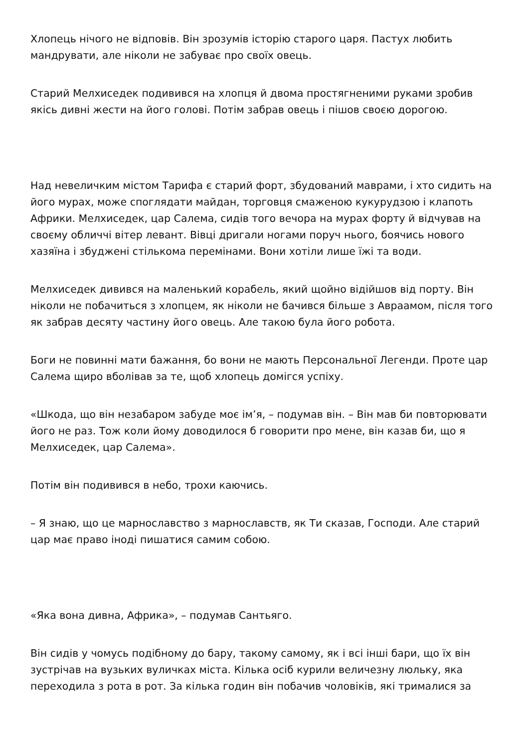Хлопець нічого не відповів. Він зрозумів історію старого царя. Пастух любить мандрувати, але ніколи не забуває про своїх овець.
Старий Мелхиседек подивився на хлопця й двома простягненими руками зробив якісь дивні жести на його голові. Потім забрав овець і пішов своєю дорогою.
Над невеличким містом Тарифа є старий форт, збудований маврами, і хто сидить на його мурах, може споглядати майдан, торговця смаженою кукурудзою і клапоть Африки. Мелхиседек, цар Салема, сидів того вечора на мурах форту й відчував на своєму обличчі вітер левант. Вівці дригали ногами поруч нього, боячись нового хазяїна і збуджені стількома перемінами. Вони хотіли лише їжі та води.
Мелхиседек дивився на маленький корабель, який щойно відійшов від порту. Він ніколи не побачиться з хлопцем, як ніколи не бачився більше з Авраамом, після того як забрав десяту частину його овець. Але такою була його робота.
Боги не повинні мати бажання, бо вони не мають Персональної Легенди. Проте цар Салема щиро вболівав за те, щоб хлопець домігся успіху.
«Шкода, що він незабаром забуде моє ім’я, – подумав він. – Він мав би повторювати його не раз. Тож коли йому доводилося б говорити про мене, він казав би, що я Мелхиседек, цар Салема».
Потім він подивився в небо, трохи каючись.
– Я знаю, що це марнославство з марнославств, як Ти сказав, Господи. Але старий цар має право іноді пишатися самим собою.
«Яка вона дивна, Африка», – подумав Сантьяго.
Він сидів у чомусь подібному до бару, такому самому, як і всі інші бари, що їх він зустрічав на вузьких вуличках міста. Кілька осіб курили величезну люльку, яка переходила з рота в рот. За кілька годин він побачив чоловіків, які трималися за